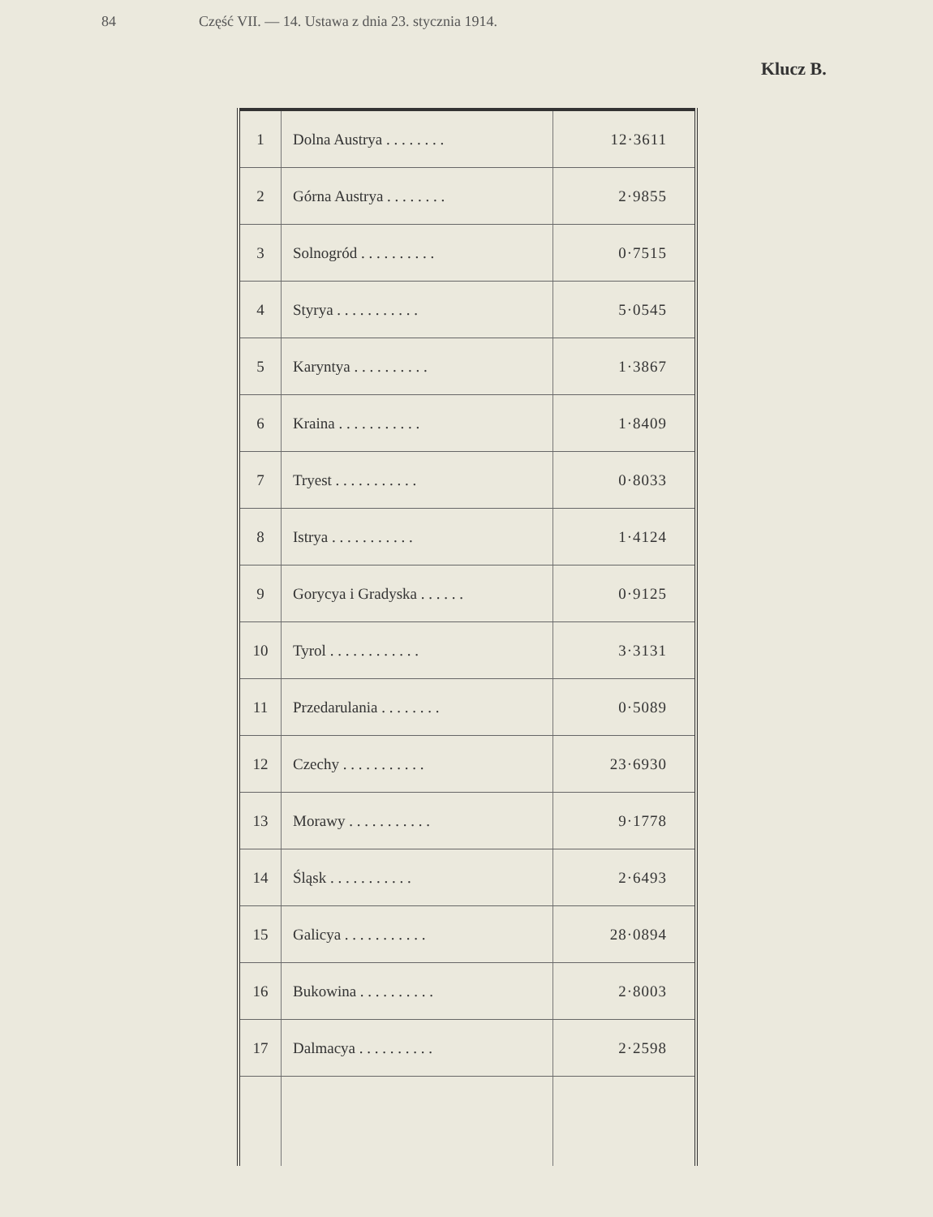84 Część VII. — 14. Ustawa z dnia 23. stycznia 1914.
Klucz B.
| 1 | Dolna Austrya . . . . . . . . | 12·3611 |
| 2 | Górna Austrya . . . . . . . . | 2·9855 |
| 3 | Solnogród . . . . . . . . . . | 0·7515 |
| 4 | Styrya . . . . . . . . . . . | 5·0545 |
| 5 | Karyntya . . . . . . . . . . | 1·3867 |
| 6 | Kraina . . . . . . . . . . . | 1·8409 |
| 7 | Tryest . . . . . . . . . . . | 0·8033 |
| 8 | Istrya . . . . . . . . . . . | 1·4124 |
| 9 | Gorycya i Gradyska . . . . . . | 0·9125 |
| 10 | Tyrol . . . . . . . . . . . . | 3·3131 |
| 11 | Przedarulania . . . . . . . . | 0·5089 |
| 12 | Czechy . . . . . . . . . . . | 23·6930 |
| 13 | Morawy . . . . . . . . . . . | 9·1778 |
| 14 | Śląsk . . . . . . . . . . . | 2·6493 |
| 15 | Galicya . . . . . . . . . . . | 28·0894 |
| 16 | Bukowina . . . . . . . . . . | 2·8003 |
| 17 | Dalmacya . . . . . . . . . . | 2·2598 |